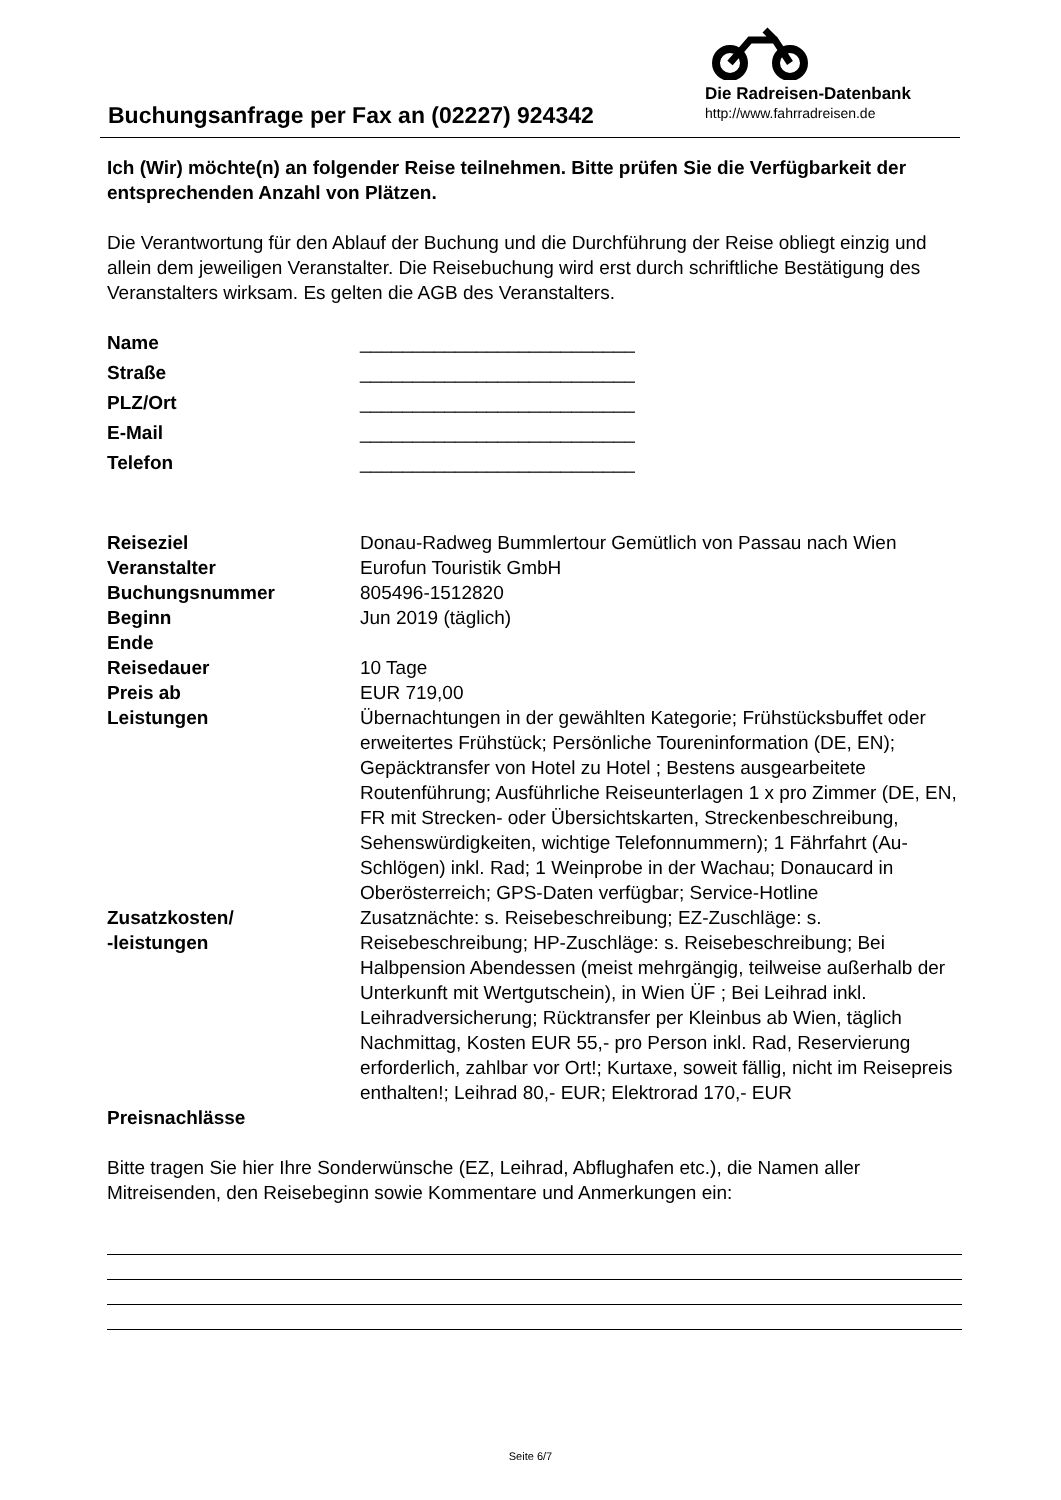Die Radreisen-Datenbank
http://www.fahrradreisen.de
Buchungsanfrage per Fax an (02227) 924342
Ich (Wir) möchte(n) an folgender Reise teilnehmen. Bitte prüfen Sie die Verfügbarkeit der entsprechenden Anzahl von Plätzen.
Die Verantwortung für den Ablauf der Buchung und die Durchführung der Reise obliegt einzig und allein dem jeweiligen Veranstalter. Die Reisebuchung wird erst durch schriftliche Bestätigung des Veranstalters wirksam. Es gelten die AGB des Veranstalters.
| Name | __________________________ |
| Straße | __________________________ |
| PLZ/Ort | __________________________ |
| E-Mail | __________________________ |
| Telefon | __________________________ |
| Reiseziel | Donau-Radweg Bummlertour Gemütlich von Passau nach Wien |
| Veranstalter | Eurofun Touristik GmbH |
| Buchungsnummer | 805496-1512820 |
| Beginn | Jun 2019 (täglich) |
| Ende | |
| Reisedauer | 10 Tage |
| Preis ab | EUR 719,00 |
| Leistungen | Übernachtungen in der gewählten Kategorie; Frühstücksbuffet oder erweitertes Frühstück; Persönliche Toureninformation (DE, EN); Gepäcktransfer von Hotel zu Hotel ; Bestens ausgearbeitete Routenführung; Ausführliche Reiseunterlagen 1 x pro Zimmer (DE, EN, FR mit Strecken- oder Übersichtskarten, Streckenbeschreibung, Sehenswürdigkeiten, wichtige Telefonnummern); 1 Fährfahrt (Au-Schlögen) inkl. Rad; 1 Weinprobe in der Wachau; Donaucard in Oberösterreich; GPS-Daten verfügbar; Service-Hotline |
| Zusatzkosten/ -leistungen | Zusatznächte: s. Reisebeschreibung; EZ-Zuschläge: s. Reisebeschreibung; HP-Zuschläge: s. Reisebeschreibung; Bei Halbpension Abendessen (meist mehrgängig, teilweise außerhalb der Unterkunft mit Wertgutschein), in Wien ÜF ; Bei Leihrad inkl. Leihradversicherung; Rücktransfer per Kleinbus ab Wien, täglich Nachmittag, Kosten EUR 55,- pro Person inkl. Rad, Reservierung erforderlich, zahlbar vor Ort!; Kurtaxe, soweit fällig, nicht im Reisepreis enthalten!; Leihrad 80,- EUR; Elektrorad 170,- EUR |
| Preisnachlässe | |
Bitte tragen Sie hier Ihre Sonderwünsche (EZ, Leihrad, Abflughafen etc.), die Namen aller Mitreisenden, den Reisebeginn sowie Kommentare und Anmerkungen ein:
Seite 6/7